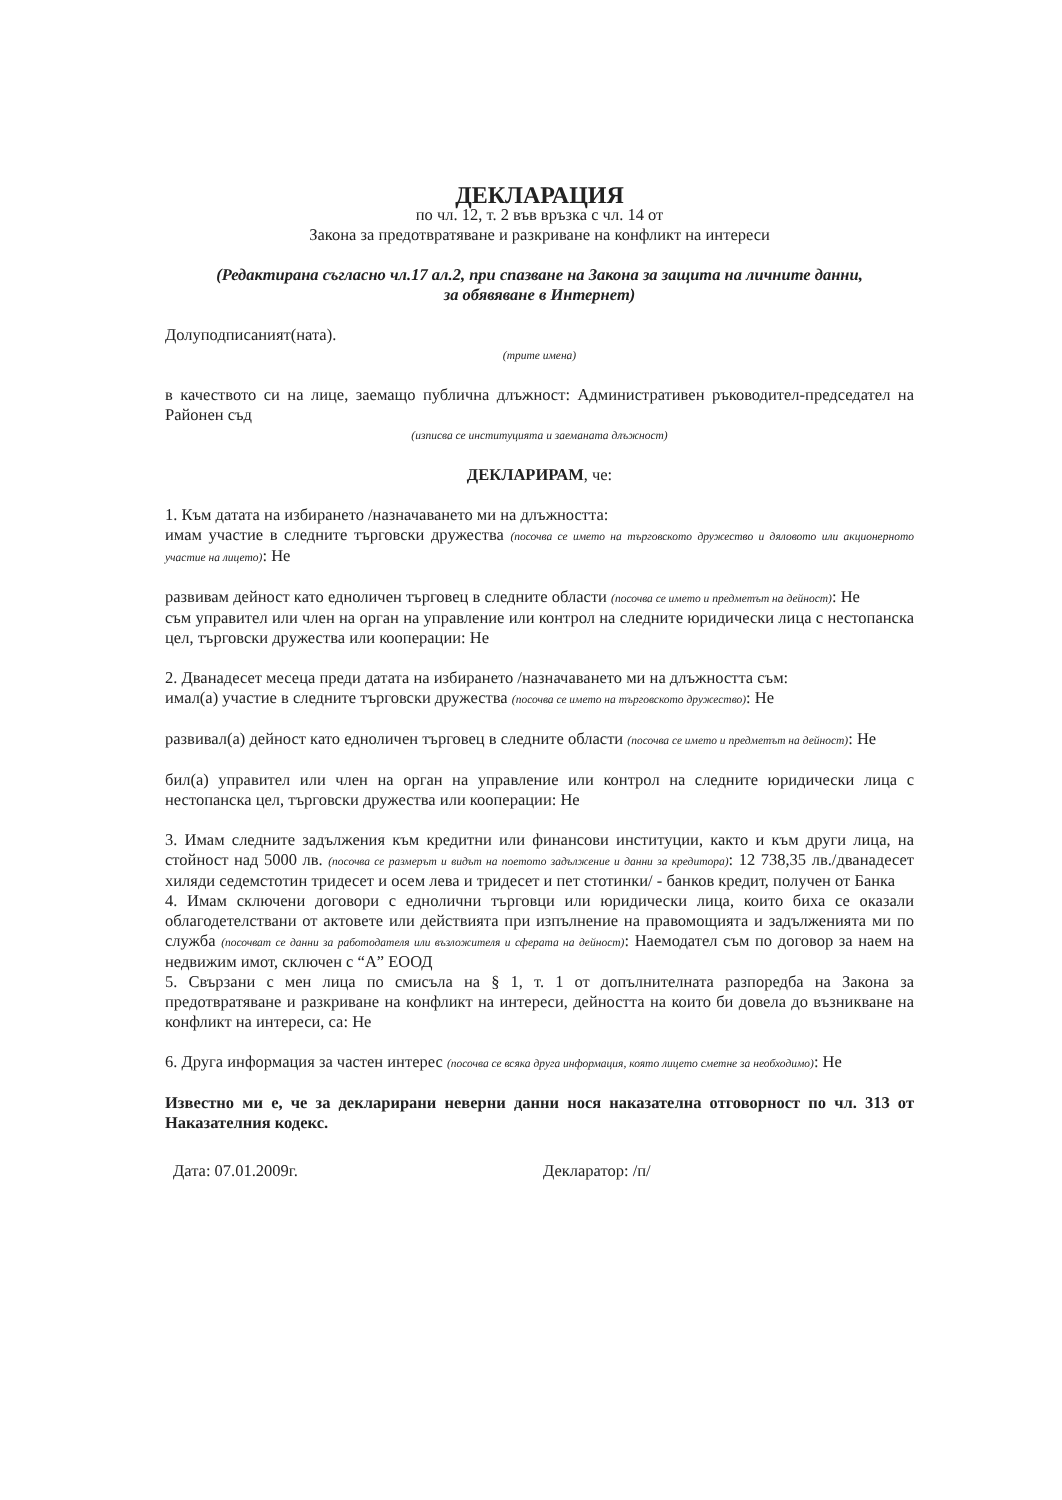ДЕКЛАРАЦИЯ
по чл. 12, т. 2 във връзка с чл. 14 от
Закона за предотвратяване и разкриване на конфликт на интереси
(Редактирана съгласно чл.17 ал.2, при спазване на Закона за защита на личните данни,
за обявяване в Интернет)
Долуподписаният(ната).
(трите имена)
в качеството си на лице, заемащо публична длъжност: Административен ръководител-председател на Районен съд
(изписва се институцията и заеманата длъжност)
ДЕКЛАРИРАМ, че:
1. Към датата на избирането /назначаването ми на длъжността:
имам участие в следните търговски дружества (посочва се името на търговското дружество и дяловото или акционерното участие на лицето): Не
развивам дейност като едноличен търговец в следните области (посочва се името и предметът на дейност): Не
съм управител или член на орган на управление или контрол на следните юридически лица с нестопанска цел, търговски дружества или кооперации: Не
2. Дванадесет месеца преди датата на избирането /назначаването ми на длъжността съм:
имал(а) участие в следните търговски дружества (посочва се името на търговското дружество): Не
развивал(а) дейност като едноличен търговец в следните области (посочва се името и предметът на дейност): Не
бил(а) управител или член на орган на управление или контрол на следните юридически лица с нестопанска цел, търговски дружества или кооперации: Не
3. Имам следните задължения към кредитни или финансови институции, както и към други лица, на стойност над 5000 лв. (посочва се размерът и видът на поетото задължение и данни за кредитора): 12 738,35 лв./дванадесет хиляди седемстотин тридесет и осем лева и тридесет и пет стотинки/ - банков кредит, получен от Банка
4. Имам сключени договори с еднолични търговци или юридически лица, които биха се оказали облагодетелствани от актовете или действията при изпълнение на правомощията и задълженията ми по служба (посочват се данни за работодателя или възложителя и сферата на дейност): Наемодател съм по договор за наем на недвижим имот, сключен с “А” ЕООД
5. Свързани с мен лица по смисъла на § 1, т. 1 от допълнителната разпоредба на Закона за предотвратяване и разкриване на конфликт на интереси, дейността на които би довела до възникване на конфликт на интереси, са: Не
6. Друга информация за частен интерес (посочва се всяка друга информация, която лицето сметне за необходимо): Не
Известно ми е, че за декларирани неверни данни нося наказателна отговорност по чл. 313 от Наказателния кодекс.
Дата: 07.01.2009г. Декларатор: /п/